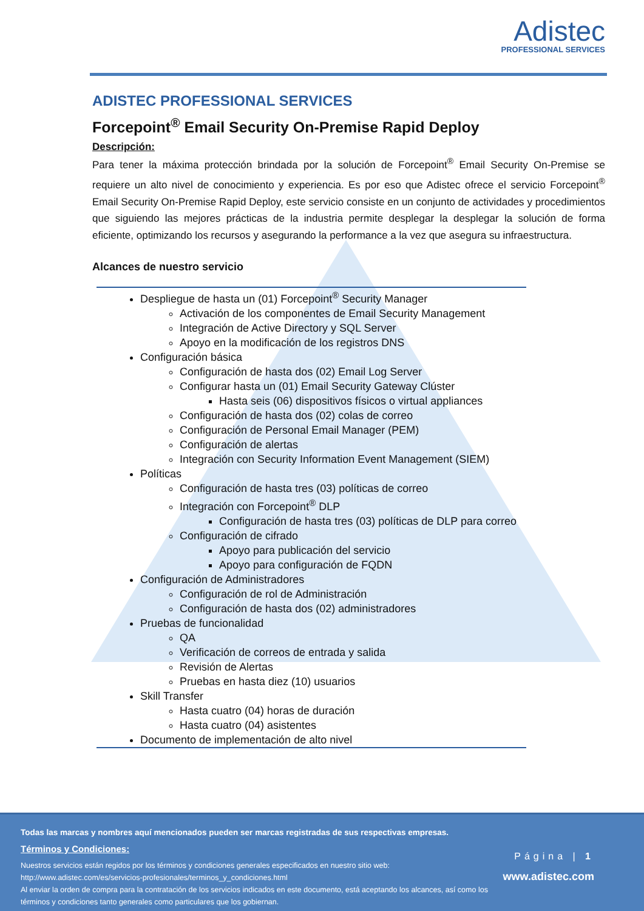Adistec
PROFESSIONAL SERVICES
ADISTEC PROFESSIONAL SERVICES
Forcepoint<sup>®</sup> Email Security On-Premise Rapid Deploy
Descripción:
Para tener la máxima protección brindada por la solución de Forcepoint<sup>®</sup> Email Security On-Premise se requiere un alto nivel de conocimiento y experiencia. Es por eso que Adistec ofrece el servicio Forcepoint<sup>®</sup> Email Security On-Premise Rapid Deploy, este servicio consiste en un conjunto de actividades y procedimientos que siguiendo las mejores prácticas de la industria permite desplegar la desplegar la solución de forma eficiente, optimizando los recursos y asegurando la performance a la vez que asegura su infraestructura.
Alcances de nuestro servicio
Despliegue de hasta un (01) Forcepoint<sup>®</sup> Security Manager
Activación de los componentes de Email Security Management
Integración de Active Directory y SQL Server
Apoyo en la modificación de los registros DNS
Configuración básica
Configuración de hasta dos (02) Email Log Server
Configurar hasta un (01) Email Security Gateway Clúster
Hasta seis (06) dispositivos físicos o virtual appliances
Configuración de hasta dos (02) colas de correo
Configuración de Personal Email Manager (PEM)
Configuración de alertas
Integración con Security Information Event Management (SIEM)
Políticas
Configuración de hasta tres (03) políticas de correo
Integración con Forcepoint<sup>®</sup> DLP
Configuración de hasta tres (03) políticas de DLP para correo
Configuración de cifrado
Apoyo para publicación del servicio
Apoyo para configuración de FQDN
Configuración de Administradores
Configuración de rol de Administración
Configuración de hasta dos (02) administradores
Pruebas de funcionalidad
QA
Verificación de correos de entrada y salida
Revisión de Alertas
Pruebas en hasta diez (10) usuarios
Skill Transfer
Hasta cuatro (04) horas de duración
Hasta cuatro (04) asistentes
Documento de implementación de alto nivel
Todas las marcas y nombres aquí mencionados pueden ser marcas registradas de sus respectivas empresas.
Términos y Condiciones:
Nuestros servicios están regidos por los términos y condiciones generales especificados en nuestro sitio web:
http://www.adistec.com/es/servicios-profesionales/terminos_y_condiciones.html
Al enviar la orden de compra para la contratación de los servicios indicados en este documento, está aceptando los alcances, así como los términos y condiciones tanto generales como particulares que los gobiernan.
Página | 1
www.adistec.com